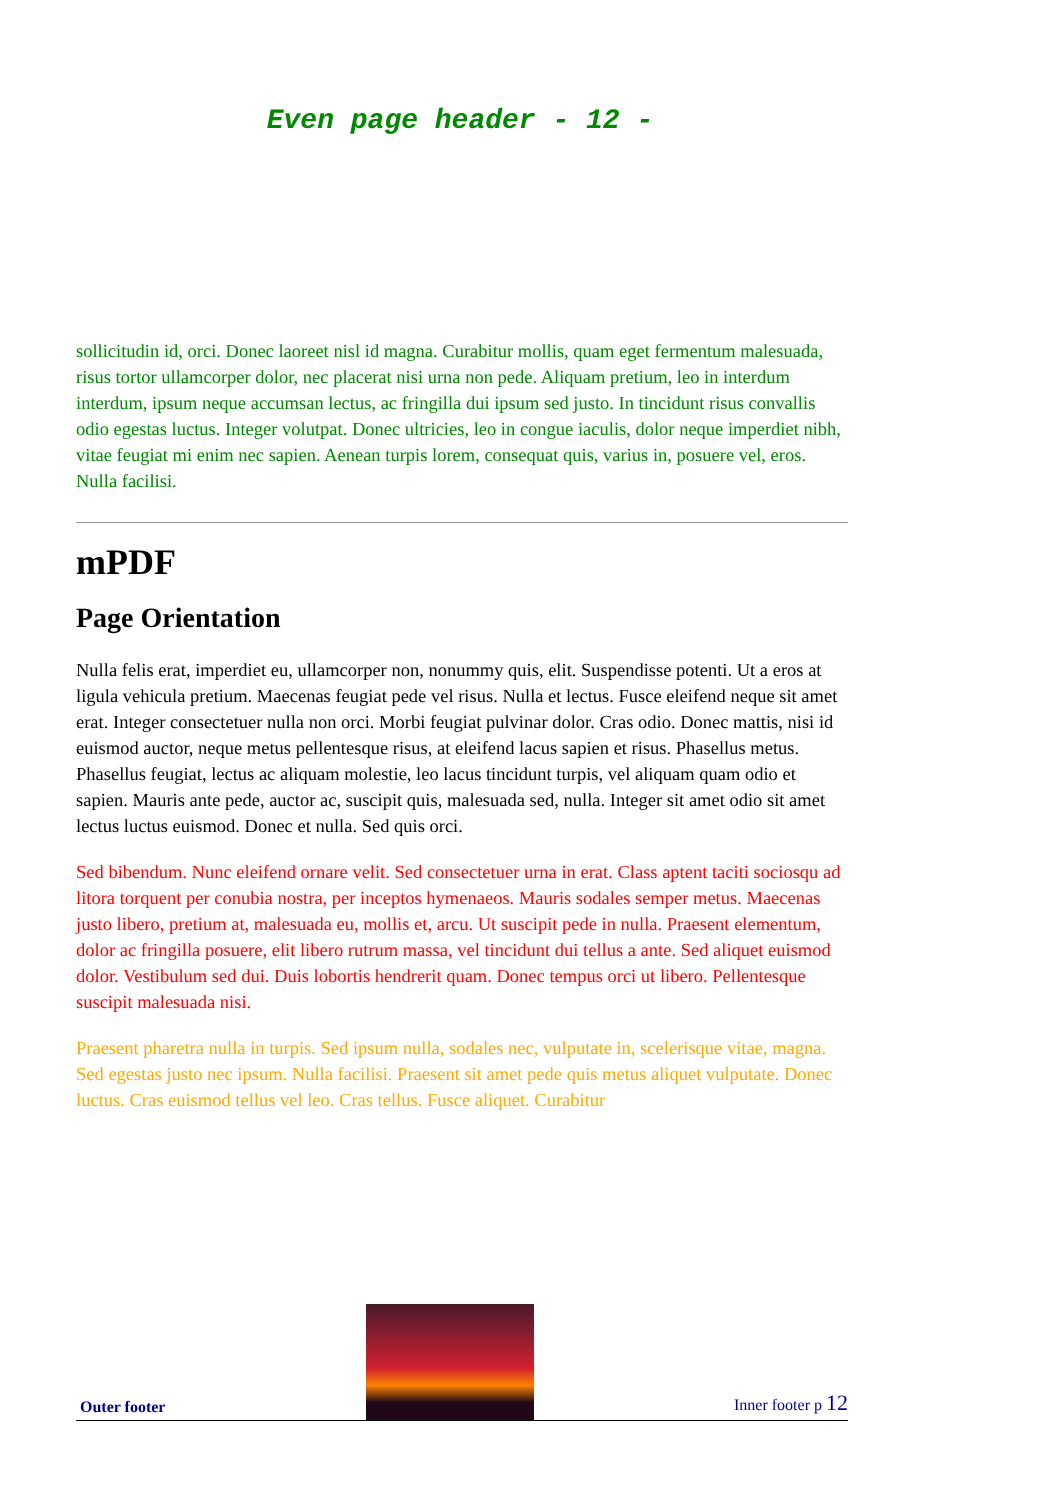Even page header - 12 -
sollicitudin id, orci. Donec laoreet nisl id magna. Curabitur mollis, quam eget fermentum malesuada, risus tortor ullamcorper dolor, nec placerat nisi urna non pede. Aliquam pretium, leo in interdum interdum, ipsum neque accumsan lectus, ac fringilla dui ipsum sed justo. In tincidunt risus convallis odio egestas luctus. Integer volutpat. Donec ultricies, leo in congue iaculis, dolor neque imperdiet nibh, vitae feugiat mi enim nec sapien. Aenean turpis lorem, consequat quis, varius in, posuere vel, eros. Nulla facilisi.
mPDF
Page Orientation
Nulla felis erat, imperdiet eu, ullamcorper non, nonummy quis, elit. Suspendisse potenti. Ut a eros at ligula vehicula pretium. Maecenas feugiat pede vel risus. Nulla et lectus. Fusce eleifend neque sit amet erat. Integer consectetuer nulla non orci. Morbi feugiat pulvinar dolor. Cras odio. Donec mattis, nisi id euismod auctor, neque metus pellentesque risus, at eleifend lacus sapien et risus. Phasellus metus. Phasellus feugiat, lectus ac aliquam molestie, leo lacus tincidunt turpis, vel aliquam quam odio et sapien. Mauris ante pede, auctor ac, suscipit quis, malesuada sed, nulla. Integer sit amet odio sit amet lectus luctus euismod. Donec et nulla. Sed quis orci.
Sed bibendum. Nunc eleifend ornare velit. Sed consectetuer urna in erat. Class aptent taciti sociosqu ad litora torquent per conubia nostra, per inceptos hymenaeos. Mauris sodales semper metus. Maecenas justo libero, pretium at, malesuada eu, mollis et, arcu. Ut suscipit pede in nulla. Praesent elementum, dolor ac fringilla posuere, elit libero rutrum massa, vel tincidunt dui tellus a ante. Sed aliquet euismod dolor. Vestibulum sed dui. Duis lobortis hendrerit quam. Donec tempus orci ut libero. Pellentesque suscipit malesuada nisi.
Praesent pharetra nulla in turpis. Sed ipsum nulla, sodales nec, vulputate in, scelerisque vitae, magna. Sed egestas justo nec ipsum. Nulla facilisi. Praesent sit amet pede quis metus aliquet vulputate. Donec luctus. Cras euismod tellus vel leo. Cras tellus. Fusce aliquet. Curabitur
Outer footer
Inner footer p 12